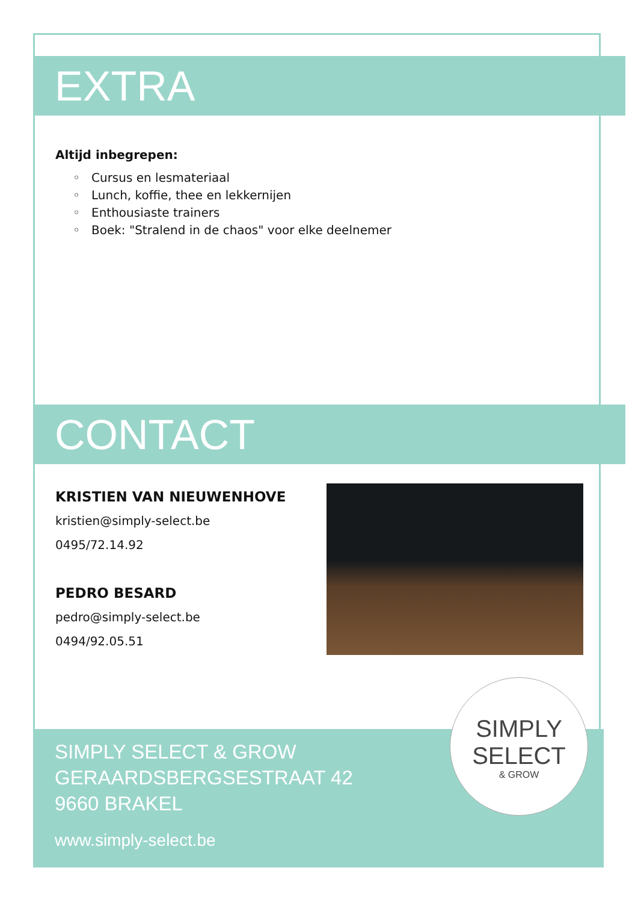EXTRA
Altijd inbegrepen:
Cursus en lesmateriaal
Lunch, koffie, thee en lekkernijen
Enthousiaste trainers
Boek: "Stralend in de chaos" voor elke deelnemer
CONTACT
KRISTIEN VAN NIEUWENHOVE
kristien@simply-select.be
0495/72.14.92
PEDRO BESARD
pedro@simply-select.be
0494/92.05.51
SIMPLY SELECT & GROW
GERAARDSBERGSESTRAAT 42
9660 BRAKEL
www.simply-select.be
SIMPLY
SELECT
& GROW